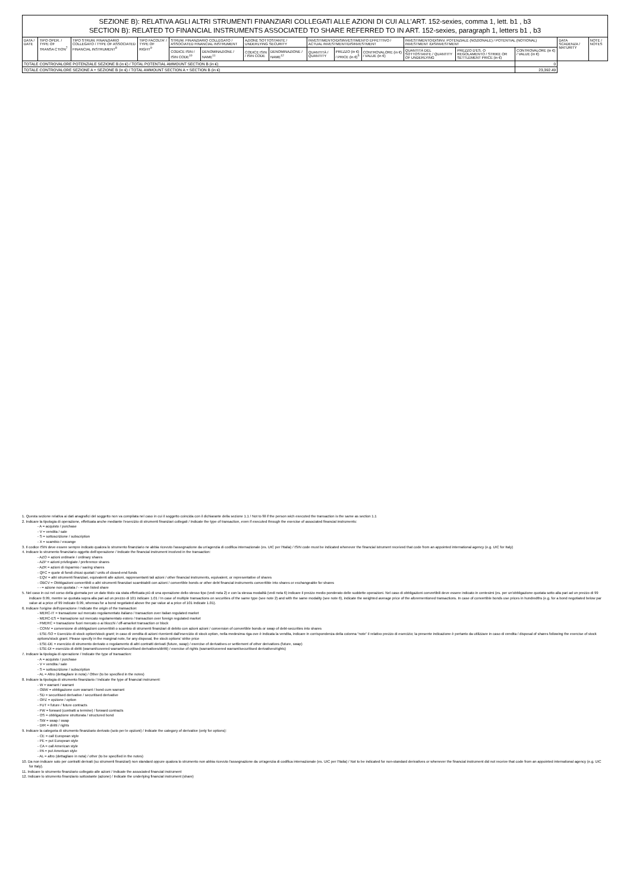| SEZIONE B): RELATIVA AGLI ALTRI STRUMENTI FINANZIARI COLLEGATI ALLE AZIONI DI CUI ALL’ART. 152-sexies, comma 1, lett. b1 , b3 SECTION B): RELATED TO FINANCIAL INSTRUMENTS ASSOCIATED TO SHARE REFERRED TO IN ART. 152-sexies, paragraph 1, letters b1 , b3 | | | | | | | | | | | | | | | |
| DATA / DATE | TIPO OPER. / TYPE OF TRANSA CTION<sup>7</sup> | TIPO STRUM. FINANZIARIO COLLEGATO / TYPE OF ASSOCIATED FINANCIAL INSTRUMENT<sup>8</sup> | TIPO FACOLTA' / TYPE OF RIGHT<sup>9</sup> | STRUM. FINANZIARIO COLLEGATO / ASSOCIATED FINANCIAL INSTRUMENT | | AZIONE SOTTOSTANTE / UNDERLYING SECURITY | | INVESTIMENTO/DISINVESTIMENTO EFFETTIVO / ACTUAL INVESTMENT/DISINVESTMENT | | | INVESTIMENTO/DISINV. POTENZIALE (NOZIONALE) / POTENTIAL (NOTIONAL) INVESTMENT /DISINVESTMENT | | | DATA SCADENZA / MATURITY | NOTE / NOTES |
| | | | | CODICE ISIN / ISIN CODE<sup>10</sup> | DENOMINAZIONE / NAME<sup>11</sup> | CODICE ISIN / ISIN CODE | DENOMINAZIONE / NAME<sup>12</sup> | QUANTITÀ / QUANTITY | PREZZO (in €) / PRICE (in €)<sup>5</sup> | CONTROVALORE (in €) / VALUE (in €) | QUANTITÀ DEL SOTTOSTANTE / QUANTITY OF UNDERLYING | PREZZO D'ES. O REGOLAMENTO / STRIKE OR SETTLEMENT PRICE (in €) | CONTROVALORE (in €) / VALUE (in €) | | |
| TOTALE CONTROVALORE POTENZIALE SEZIONE B (in €) / TOTAL POTENTIAL AMMOUNT SECTION B (in €) | | | | | | | | | | | | | 0 | | |
| TOTALE CONTROVALORE SEZIONE A + SEZIONE B (in €) / TOTAL AMMOUNT SECTION A + SECTION B (in €) | | | | | | | | | | | | | 23,392.49 | | |
1. Questa sezione relativa ai dati anagrafici del soggetto non va compilata nel caso in cui il soggetto coincida con il dichiarante della sezione 1.1 / Not to fill if the person wich executed the transaction is the same as section 1.1
2. Indicare la tipologia di operazione, effettuata anche mediante l'esercizio di strumenti finanziari collegati / Indicate the type of transaction, even if executed through the exercise of associated financial instruments:
- A = acquisto / purchase
- V = vendita / sale
- S = sottoscrizione / subscription
- X = scambio / excange
3. Il codice ISIN deve essere sempre indicato qualora lo strumento finanziario ne abbia ricevuto l'assegnazione da un'agenzia di codifica internazionale (es. UIC per l'Italia) / ISIN code must be indicated whenever the financial istrument received that code from an appointed international agency (e.g. UIC for Italy)
4. Indicare lo strumento finanziario oggetto dell'operazione / Indicate the financial instrument involved in the transaction:
- AZO = azioni ordinarie / ordinary shares
- AZP = azioni privilegiate / preference shares
- AZR = azioni di risparmio / saving shares
- QFC = quote di fondi chiusi quotati / units of closed-end funds
- EQV = altri strumenti finanziari, equivalenti alle azioni, rappresentanti tali azioni / other financial instruments, equivalent, or representative of shares
- OBCV = Obbligazioni convertibili o altri strumenti finanziari scambiabili con azioni / convertible bonds or other debt financial instruments convertible into shares or exchangeable for shares
- - = azione non quotata / - = non listed share
5. Nel caso in cui nel corso della giornata per un dato titolo sia stata effettuata più di una operazione dello stesso tipo (vedi nota 2) e con la stessa modalità (vedi nota 6) indicare il prezzo medio ponderato delle suddette operazioni. Nel caso di obbligazioni convertibili deve essere indicato in centesimi (es. per un'obbligazione quotata sotto alla pari ad un prezzo di 99 indicare 0.99, mentre se quotata sopra alla pari ad un prezzo di 101 indicare 1.01 / In case of multiple transactions on securities of the same type (see note 2) and with the same modality (see note 6), indicate the weighted average price of the aforementioned transactions. In case of convertible bonds use prices in hundredths (e.g. for a bond negotiated below par value at a price of 99 indicate 0.99, whereas for a bond negotiated above the par value at a price of 101 indicate 1.01).
6. Indicare l'origine dell'operazione / Indicate the origin of the transaction:
- MERC-IT = transazione sul mercato regolamentato italiano / transaction over italian regulated market
- MERC-ES = transazione sul mercato regolamentato estero / transaction over foreign regulated market
- FMERC = transazione fuori mercato o ai blocchi / off-amarket transaction or block
- CONV = conversione di obbligazioni convertibili o scambio di strumenti finanziari di debito con azioni azioni / conversion of convertible bonds or swap of debt-securities into shares
- ESE-SO = Esercizio di stock option/stock grant; in caso di vendita di azioni rivenienti dall'esercizio di stock option, nella medesima riga ove è indicata la vendita, indicare in corrispondenza della colonna “note” il relativo prezzo di esercizio; la presente indicazione è pertanto da utilizzare in caso di vendita / disposal of shares following the exercise of stock options/stock grant. Please specify in the marginal note, for any disposal, the stock options' strike price
- ESE-DE = esercizio di strumento derivato o regolamento di altri contratti derivati (future, swap) / exercise of derivatives or settlement of other derivatives (future, swap)
- ESE-DI = esercizio di diritti (warrant/covered warrant/securitised derivatives/diritti) / exercise of rights (warrant/covered warrant/securitised derivatives/rights)
7. Indicare la tipologia di operazione / Indicate the type of transaction:
- A = acquisto / purchase
- V = vendita / sale
- S = sottoscrizione / subscription
- AL = Altro (dettagliare in nota) / Other (to be specified in the notes)
8. Indicare la tipologia di strumento finanziario / Indicate the type of financial instrument:
- W = warrant / warrant
- OBW = obbligazione cum warrant / bond cum warrant
- SD = securitised derivative / securitised derivative
- OPZ = opzione / option
- FUT = future / future contracts
- FW = forward (contratti a termine) / forward contracts
- OS = obbligazione strutturata / structured bond
- SW = swap / swap
- DIR = diritti / rights
9. Indicare la categoria di strumento finanziario derivato (solo per le opzioni) / Indicate the category of derivative (only for options):
- CE = call European style
- PE = put European style
- CA = call American style
- PA = put American style
- AL = altro (dettagliare in nota) / other (to be specified in the notes)
10. Da non indicare solo per contratti derivati (su strumenti finanziari) non standard oppure qualora lo strumento non abbia ricevuto l'assegnazione da un'agenzia di codifica internazionale (es. UIC per l'Italia) / Not to be indicated for non-standard derivatives or whenever the financial instrument did not receive that code from an appointed international agency (e.g. UIC for Italy).
11. Indicare lo strumento finanziario collegato alle azioni / Indicate the associated financial instrument
12. Indicare lo strumento finanziario sottostante (azione) / Indicate the underlying financial instrument (share)